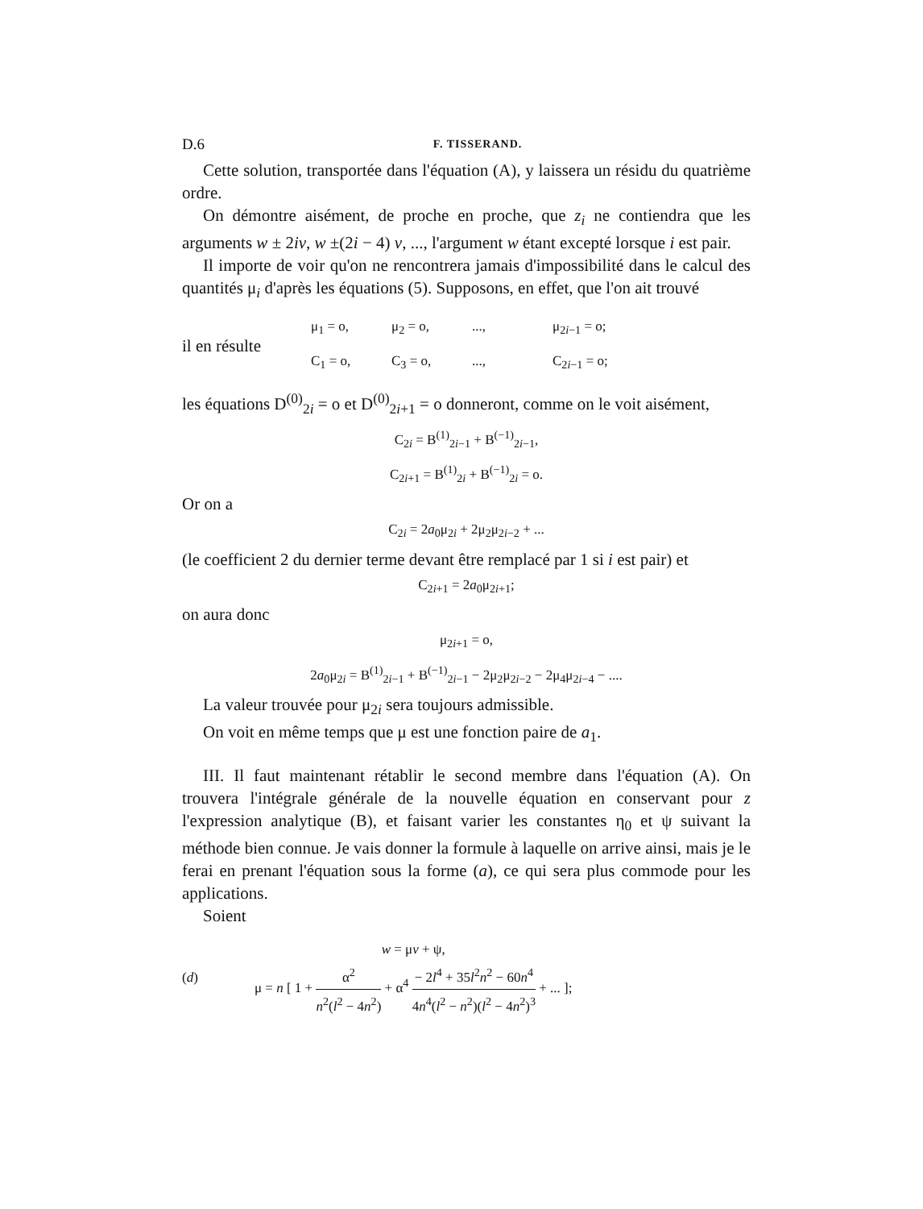D.6 F. TISSERAND.
Cette solution, transportée dans l'équation (A), y laissera un résidu du quatrième ordre.
On démontre aisément, de proche en proche, que z<sub>i</sub> ne contiendra que les arguments w ± 2iv, w ±(2i − 4) v, ..., l'argument w étant excepté lorsque i est pair.
Il importe de voir qu'on ne rencontrera jamais d'impossibilité dans le calcul des quantités μ<sub>i</sub> d'après les équations (5). Supposons, en effet, que l'on ait trouvé
il en résulte
μ<sub>1</sub> = o, μ<sub>2</sub> = o,..., μ<sub>2i−1</sub> = o; C<sub>1</sub> = o, C<sub>3</sub> = o,..., C<sub>2i−1</sub> = o;
les équations D<sup>(0)</sup><sub>2i</sub> = o et D<sup>(0)</sup><sub>2i+1</sub> = o donneront, comme on le voit aisément,
C<sub>2i</sub> = B<sup>(1)</sup><sub>2i−1</sub> + B<sup>(−1)</sup><sub>2i−1</sub>,
C<sub>2i+1</sub> = B<sup>(1)</sup><sub>2i</sub> + B<sup>(−1)</sup><sub>2i</sub> = o.
Or on a
C<sub>2i</sub> = 2a<sub>0</sub>μ<sub>2i</sub> + 2μ<sub>2</sub>μ<sub>2i−2</sub> + ...
(le coefficient 2 du dernier terme devant être remplacé par 1 si i est pair) et
C<sub>2i+1</sub> = 2a<sub>0</sub>μ<sub>2i+1</sub>;
on aura donc
μ<sub>2i+1</sub> = o,
2a<sub>0</sub>μ<sub>2i</sub> = B<sup>(1)</sup><sub>2i−1</sub> + B<sup>(−1)</sup><sub>2i−1</sub> − 2μ<sub>2</sub>μ<sub>2i−2</sub> − 2μ<sub>4</sub>μ<sub>2i−4</sub> − ....
La valeur trouvée pour μ<sub>2i</sub> sera toujours admissible.
On voit en même temps que μ est une fonction paire de a<sub>1</sub>.
III. Il faut maintenant rétablir le second membre dans l'équation (A). On trouvera l'intégrale générale de la nouvelle équation en conservant pour z l'expression analytique (B), et faisant varier les constantes η<sub>0</sub> et ψ suivant la méthode bien connue. Je vais donner la formule à laquelle on arrive ainsi, mais je le ferai en prenant l'équation sous la forme (a), ce qui sera plus commode pour les applications.
Soient
(d)
w = μv + ψ,
μ = n [ 1 + α<sup>2</sup> n<sup>2</sup>(l<sup>2</sup> − 4n<sup>2</sup>) + α<sup>4</sup> − 2l<sup>4</sup> + 35l<sup>2</sup>n<sup>2</sup> − 60n<sup>4</sup> 4n<sup>4</sup>(l<sup>2</sup> − n<sup>2</sup>)(l<sup>2</sup> − 4n<sup>2</sup>)<sup>3</sup> + ... ];